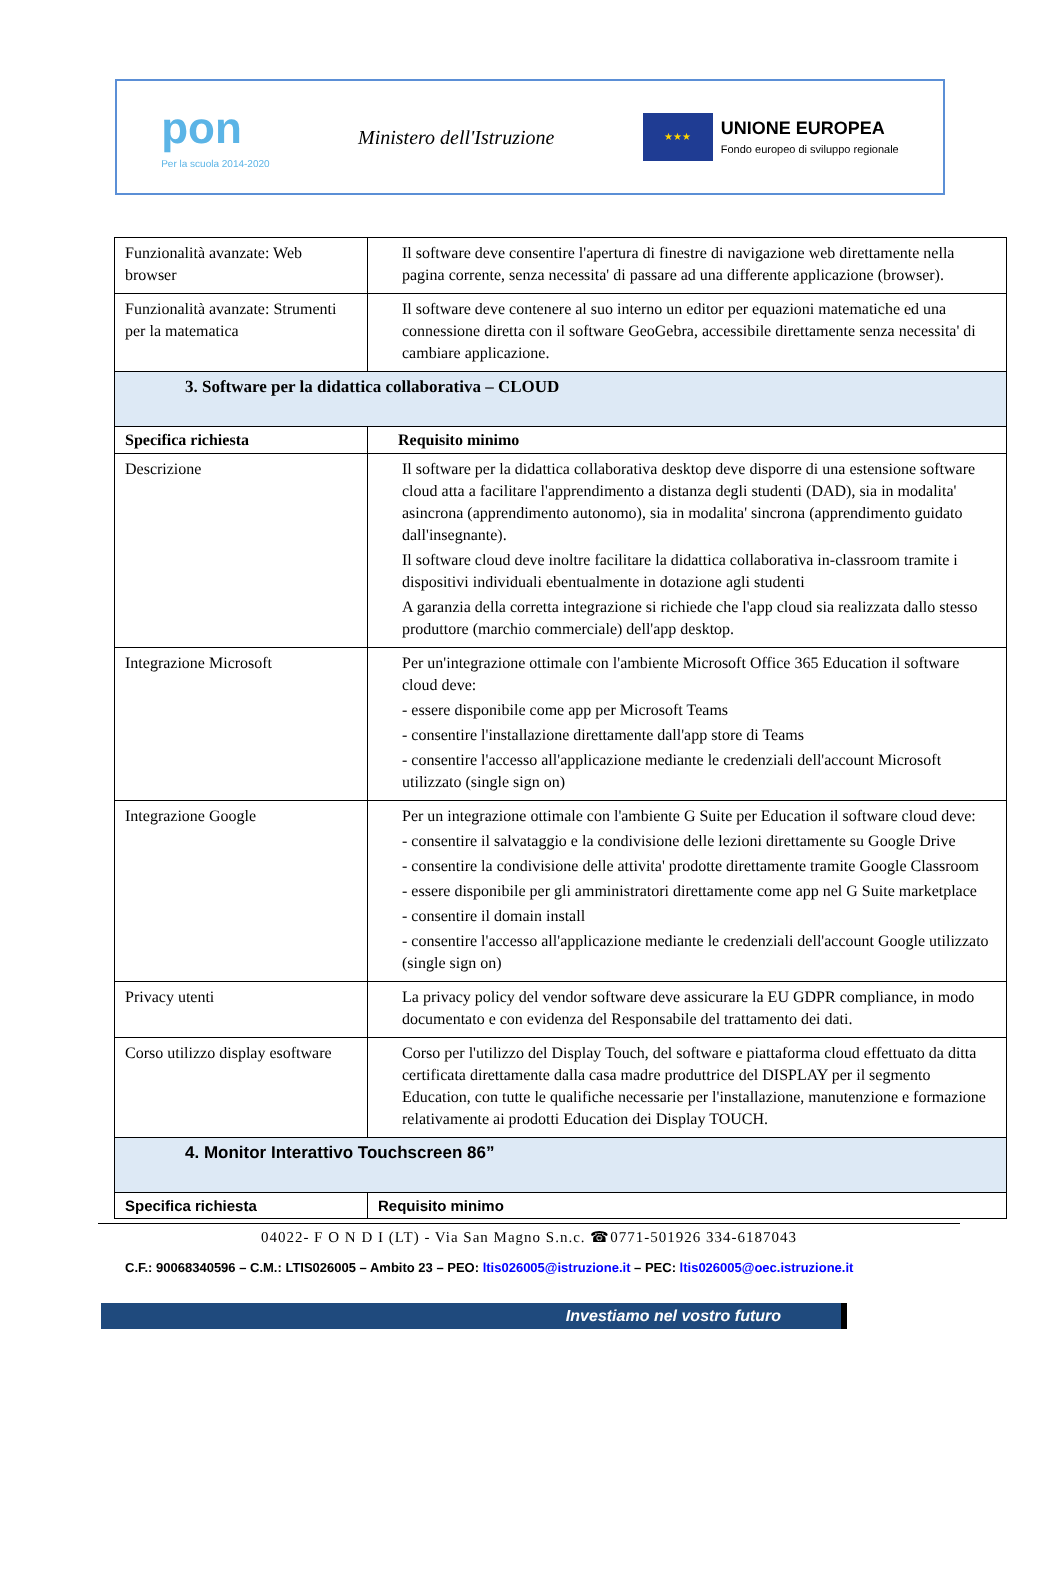pon
Per la scuola 2014-2020
Ministero dell'Istruzione
★★★
UNIONE EUROPEA
Fondo europeo di sviluppo regionale
| Funzionalità avanzate: Web browser | Il software deve consentire l'apertura di finestre di navigazione web direttamente nella pagina corrente, senza necessita' di passare ad una differente applicazione (browser). |
| Funzionalità avanzate: Strumenti per la matematica | Il software deve contenere al suo interno un editor per equazioni matematiche ed una connessione diretta con il software GeoGebra, accessibile direttamente senza necessita' di cambiare applicazione. |
| 3. Software per la didattica collaborativa – CLOUD | |
| Specifica richiesta | Requisito minimo |
| Descrizione | Il software per la didattica collaborativa desktop deve disporre di una estensione software cloud atta a facilitare l'apprendimento a distanza degli studenti (DAD), sia in modalita' asincrona (apprendimento autonomo), sia in modalita' sincrona (apprendimento guidato dall'insegnante). Il software cloud deve inoltre facilitare la didattica collaborativa in-classroom tramite i dispositivi individuali ebentualmente in dotazione agli studenti A garanzia della corretta integrazione si richiede che l'app cloud sia realizzata dallo stesso produttore (marchio commerciale) dell'app desktop. |
| Integrazione Microsoft | Per un'integrazione ottimale con l'ambiente Microsoft Office 365 Education il software cloud deve: - essere disponibile come app per Microsoft Teams - consentire l'installazione direttamente dall'app store di Teams - consentire l'accesso all'applicazione mediante le credenziali dell'account Microsoft utilizzato (single sign on) |
| Integrazione Google | Per un integrazione ottimale con l'ambiente G Suite per Education il software cloud deve: - consentire il salvataggio e la condivisione delle lezioni direttamente su Google Drive - consentire la condivisione delle attivita' prodotte direttamente tramite Google Classroom - essere disponibile per gli amministratori direttamente come app nel G Suite marketplace - consentire il domain install - consentire l'accesso all'applicazione mediante le credenziali dell'account Google utilizzato (single sign on) |
| Privacy utenti | La privacy policy del vendor software deve assicurare la EU GDPR compliance, in modo documentato e con evidenza del Responsabile del trattamento dei dati. |
| Corso utilizzo display esoftware | Corso per l'utilizzo del Display Touch, del software e piattaforma cloud effettuato da ditta certificata direttamente dalla casa madre produttrice del DISPLAY per il segmento Education, con tutte le qualifiche necessarie per l'installazione, manutenzione e formazione relativamente ai prodotti Education dei Display TOUCH. |
| 4. Monitor Interattivo Touchscreen 86” | |
| Specifica richiesta | Requisito minimo |
04022- F O N D I (LT) - Via San Magno S.n.c. ☎0771-501926 334-6187043
C.F.: 90068340596 – C.M.: LTIS026005 – Ambito 23 – PEO: ltis026005@istruzione.it – PEC: ltis026005@oec.istruzione.it
Investiamo nel vostro futuro